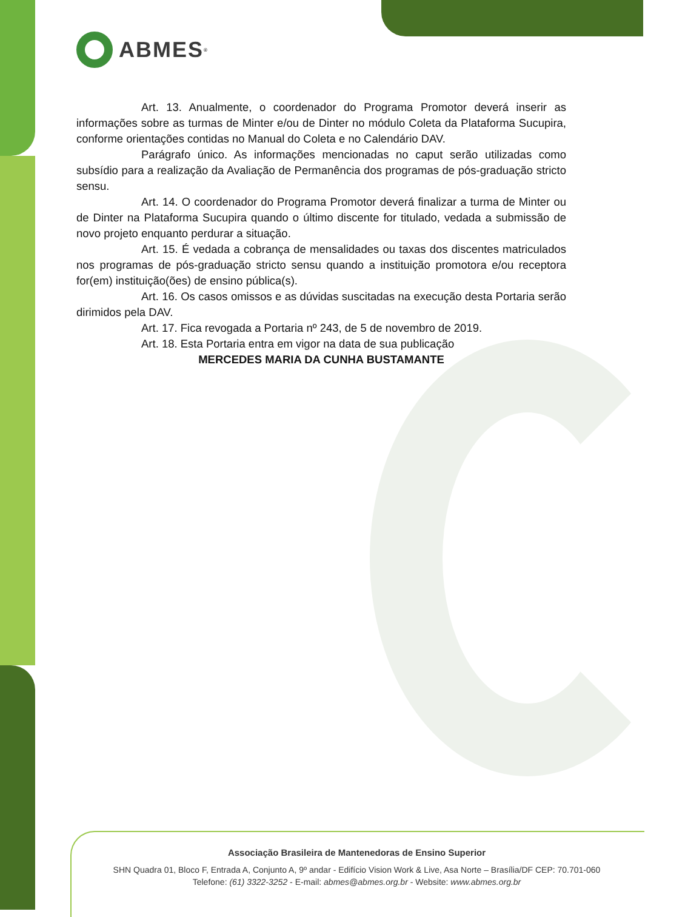ABMES<sup>®</sup>
Art. 13. Anualmente, o coordenador do Programa Promotor deverá inserir as informações sobre as turmas de Minter e/ou de Dinter no módulo Coleta da Plataforma Sucupira, conforme orientações contidas no Manual do Coleta e no Calendário DAV.
Parágrafo único. As informações mencionadas no caput serão utilizadas como subsídio para a realização da Avaliação de Permanência dos programas de pós-graduação stricto sensu.
Art. 14. O coordenador do Programa Promotor deverá finalizar a turma de Minter ou de Dinter na Plataforma Sucupira quando o último discente for titulado, vedada a submissão de novo projeto enquanto perdurar a situação.
Art. 15. É vedada a cobrança de mensalidades ou taxas dos discentes matriculados nos programas de pós-graduação stricto sensu quando a instituição promotora e/ou receptora for(em) instituição(ões) de ensino pública(s).
Art. 16. Os casos omissos e as dúvidas suscitadas na execução desta Portaria serão dirimidos pela DAV.
Art. 17. Fica revogada a Portaria nº 243, de 5 de novembro de 2019.
Art. 18. Esta Portaria entra em vigor na data de sua publicação
MERCEDES MARIA DA CUNHA BUSTAMANTE
Associação Brasileira de Mantenedoras de Ensino Superior
SHN Quadra 01, Bloco F, Entrada A, Conjunto A, 9º andar - Edifício Vision Work & Live, Asa Norte – Brasília/DF CEP: 70.701-060
Telefone: (61) 3322-3252 - E-mail: abmes@abmes.org.br - Website: www.abmes.org.br